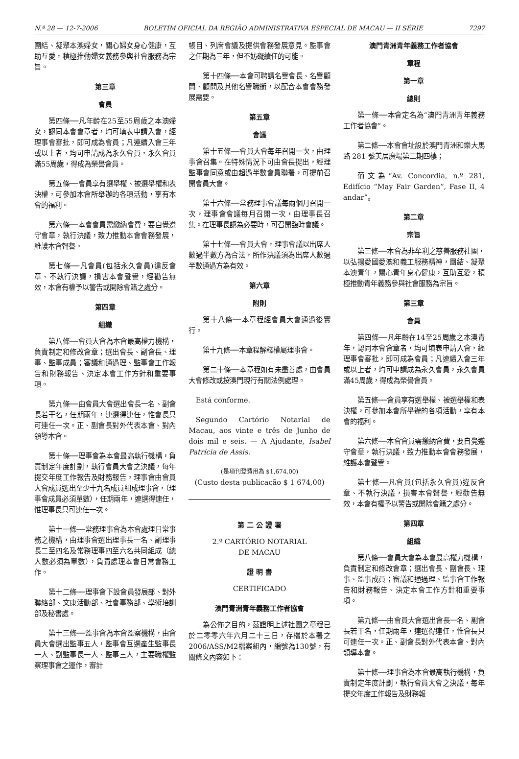N.º 28 — 12-7-2006 BOLETIM OFICIAL DA REGIÃO ADMINISTRATIVA ESPECIAL DE MACAU — II SÉRIE 7297
團結、凝聚本澳婦女，關心婦女身心健康，互助互愛，積極推動婦女義務參與社會服務為宗旨。
第三章
會員
第四條──凡年齡在25至55周歲之本澳婦女，認同本會會章者，均可填表申請入會，經理事會審批，即可成為會員；凡連續入會三年或以上者，均可申請成為永久會員，永久會員滿55周歲，得成為榮譽會員。
第五條──會員享有選舉權、被選舉權和表決權，可參加本會所舉辦的各項活動，享有本會的福利。
第六條──本會會員需繳納會費，要自覺遵守會章，執行決議，致力推動本會會務發展，維護本會聲譽。
第七條──凡會員(包括永久會員)違反會章、不執行決議，損害本會聲譽，經勸告無效，本會有權予以警告或開除會籍之處分。
第四章
組織
第八條──會員大會為本會最高權力機構，負責制定和修改會章；選出會長、副會長、理事、監事成員；審議和通過理、監事會工作報告和財務報告、決定本會工作方針和重要事項。
第九條──由會員大會選出會長一名、副會長若干名，任期兩年，連選得連任，惟會長只可連任一次。正、副會長對外代表本會、對內領導本會。
第十條──理事會為本會最高執行機構，負責制定年度計劃，執行會員大會之決議，每年提交年度工作報告及財務報告。理事會由會員大會成員選出至少十九名成員組成理事會，（理事會成員必須單數），任期兩年，連選得連任，惟理事長只可連任一次。
第十一條──常務理事會為本會處理日常事務之機構，由理事會選出理事長一名、副理事長二至四名及常務理事四至六名共同組成（總人數必須為單數），負責處理本會日常會務工作。
第十二條──理事會下設會員發展部、對外聯絡部、文康活動部、社會事務部、學術培訓部及秘書處。
第十三條──監事會為本會監察機構，由會員大會選出監事五人，監事會互選產生監事長一人、副監事長一人、監事三人，主要職權監察理事會之運作，審計
帳目、列席會議及提供會務發展意見。監事會之任期為三年，但不妨礙續任的可能。
第十四條──本會可聘請名譽會長、名譽顧問、顧問及其他名譽職銜，以配合本會會務發展需要。
第五章
會議
第十五條──會員大會每年召開一次，由理事會召集。在特殊情況下可由會長提出，經理監事會同意或由超過半數會員聯署，可提前召開會員大會。
第十六條──常務理事會議每兩個月召開一次，理事會會議每月召開一次，由理事長召集。在理事長認為必要時，可召開臨時會議。
第十七條──會員大會，理事會議以出席人數過半數方為合法，所作決議須為出席人數過半數通過方為有效。
第六章
附則
第十八條──本章程經會員大會通過後實行。
第十九條──本章程解釋權屬理事會。
第二十條──本章程如有未盡善處，由會員大會修改或按澳門現行有關法例處理。
Está conforme.
Segundo Cartório Notarial de Macau, aos vinte e três de Junho de dois mil e seis. — A Ajudante, Isabel Patrícia de Assis.
(是項刊登費用為 $1,674.00)
(Custo desta publicação $ 1 674,00)
第 二 公 證 署
2.º CARTÓRIO NOTARIAL
DE MACAU
證 明 書
CERTIFICADO
澳門青洲青年義務工作者協會
為公佈之目的，茲證明上述社團之章程已於二零零六年六月二十三日，存檔於本署之2006/ASS/M2檔案組內，編號為130號，有關條文內容如下：
澳門青洲青年義務工作者協會
章程
第一章
總則
第一條──本會定名為“澳門青洲青年義務工作者協會”。
第二條──本會會址設於澳門青洲和樂大馬路 281 號美居廣場第二期四樓；
葡文為“Av. Concordia, n.º 281, Edifício “May Fair Garden”, Fase II, 4 andar”。
第二章
宗旨
第三條──本會為非牟利之慈善服務社團，以弘揚愛國愛澳和義工服務精神，團結、凝聚本澳青年，關心青年身心健康，互助互愛，積極推動青年義務參與社會服務為宗旨。
第三章
會員
第四條──凡年齡在14至25周歲之本澳青年，認同本會會章者，均可填表申請入會，經理事會審批，即可成為會員；凡連續入會三年或以上者，均可申請成為永久會員，永久會員滿45周歲，得成為榮譽會員。
第五條──會員享有選舉權、被選舉權和表決權，可參加本會所舉辦的各項活動，享有本會的福利。
第六條──本會會員需繳納會費，要自覺遵守會章，執行決議，致力推動本會會務發展，維護本會聲譽。
第七條──凡會員(包括永久會員)違反會章、不執行決議，損害本會聲譽，經勸告無效，本會有權予以警告或開除會籍之處分。
第四章
組織
第八條──會員大會為本會最高權力機構，負責制定和修改會章；選出會長、副會長、理事、監事成員；審議和通過理、監事會工作報告和財務報告、決定本會工作方針和重要事項。
第九條──由會員大會選出會長一名、副會長若干名，任期兩年，連選得連任，惟會長只可連任一次。正、副會長對外代表本會、對內領導本會。
第十條──理事會為本會最高執行機構，負責制定年度計劃，執行會員大會之決議，每年提交年度工作報告及財務報